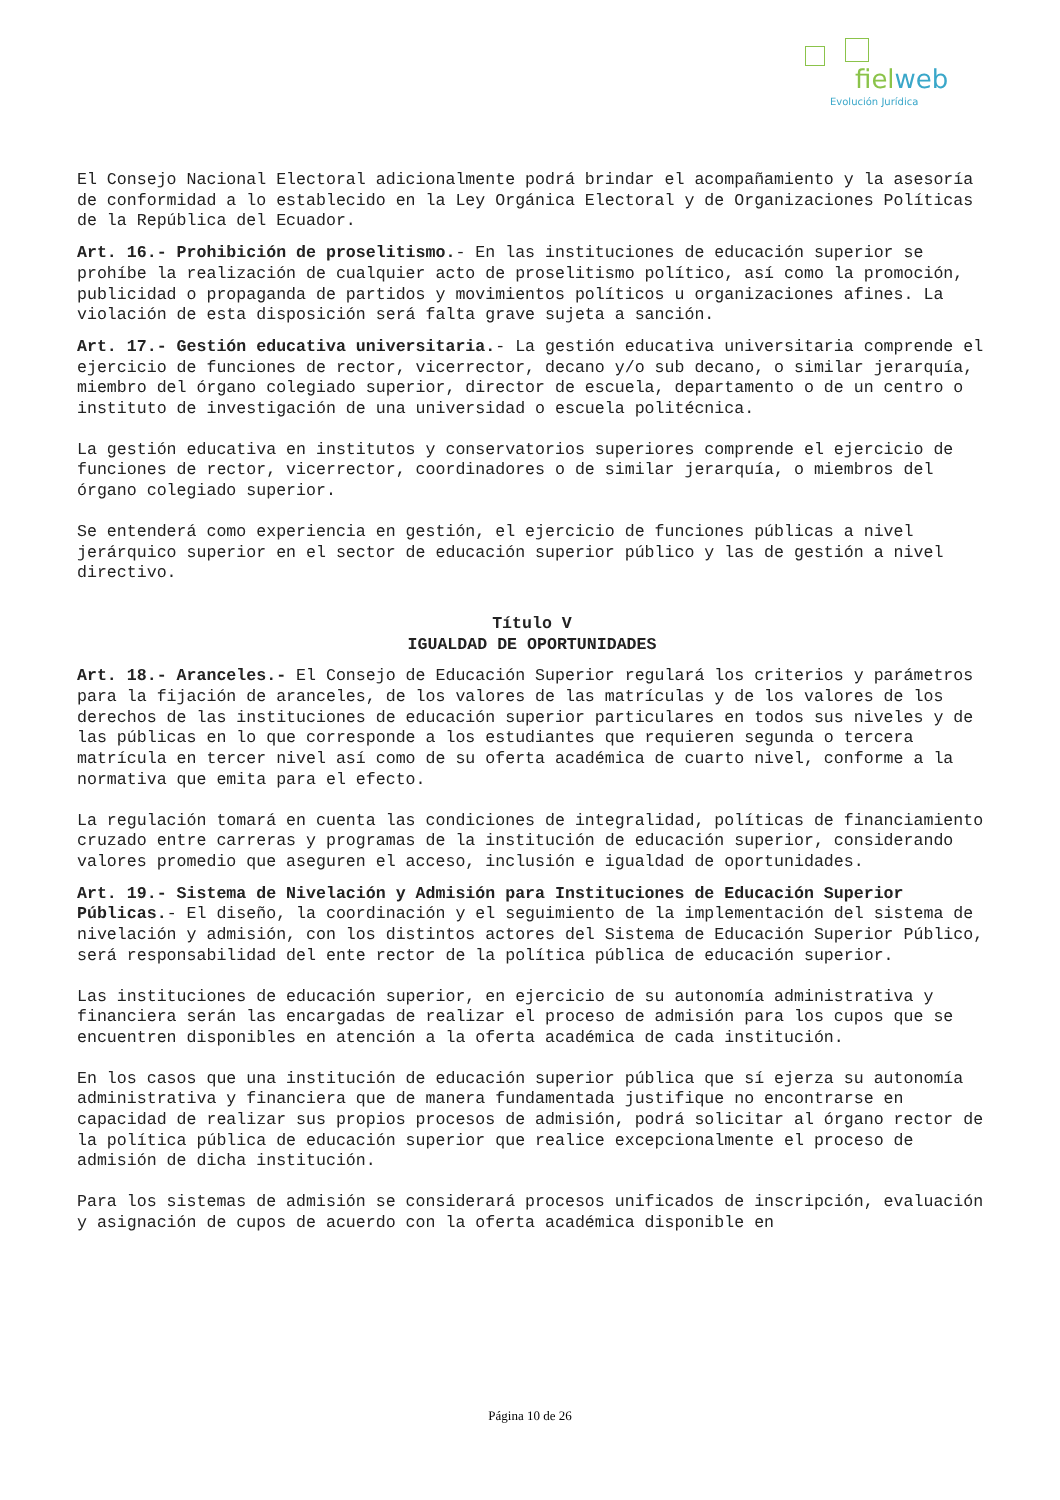fielweb
Evolución Jurídica
El Consejo Nacional Electoral adicionalmente podrá brindar el acompañamiento y la asesoría de conformidad a lo establecido en la Ley Orgánica Electoral y de Organizaciones Políticas de la República del Ecuador.
Art. 16.- Prohibición de proselitismo.- En las instituciones de educación superior se prohíbe la realización de cualquier acto de proselitismo político, así como la promoción, publicidad o propaganda de partidos y movimientos políticos u organizaciones afines. La violación de esta disposición será falta grave sujeta a sanción.
Art. 17.- Gestión educativa universitaria.- La gestión educativa universitaria comprende el ejercicio de funciones de rector, vicerrector, decano y/o sub decano, o similar jerarquía, miembro del órgano colegiado superior, director de escuela, departamento o de un centro o instituto de investigación de una universidad o escuela politécnica.
La gestión educativa en institutos y conservatorios superiores comprende el ejercicio de funciones de rector, vicerrector, coordinadores o de similar jerarquía, o miembros del órgano colegiado superior.
Se entenderá como experiencia en gestión, el ejercicio de funciones públicas a nivel jerárquico superior en el sector de educación superior público y las de gestión a nivel directivo.
Título V
IGUALDAD DE OPORTUNIDADES
Art. 18.- Aranceles.- El Consejo de Educación Superior regulará los criterios y parámetros para la fijación de aranceles, de los valores de las matrículas y de los valores de los derechos de las instituciones de educación superior particulares en todos sus niveles y de las públicas en lo que corresponde a los estudiantes que requieren segunda o tercera matrícula en tercer nivel así como de su oferta académica de cuarto nivel, conforme a la normativa que emita para el efecto.
La regulación tomará en cuenta las condiciones de integralidad, políticas de financiamiento cruzado entre carreras y programas de la institución de educación superior, considerando valores promedio que aseguren el acceso, inclusión e igualdad de oportunidades.
Art. 19.- Sistema de Nivelación y Admisión para Instituciones de Educación Superior Públicas.- El diseño, la coordinación y el seguimiento de la implementación del sistema de nivelación y admisión, con los distintos actores del Sistema de Educación Superior Público, será responsabilidad del ente rector de la política pública de educación superior.
Las instituciones de educación superior, en ejercicio de su autonomía administrativa y financiera serán las encargadas de realizar el proceso de admisión para los cupos que se encuentren disponibles en atención a la oferta académica de cada institución.
En los casos que una institución de educación superior pública que sí ejerza su autonomía administrativa y financiera que de manera fundamentada justifique no encontrarse en capacidad de realizar sus propios procesos de admisión, podrá solicitar al órgano rector de la política pública de educación superior que realice excepcionalmente el proceso de admisión de dicha institución.
Para los sistemas de admisión se considerará procesos unificados de inscripción, evaluación y asignación de cupos de acuerdo con la oferta académica disponible en
Página 10 de 26